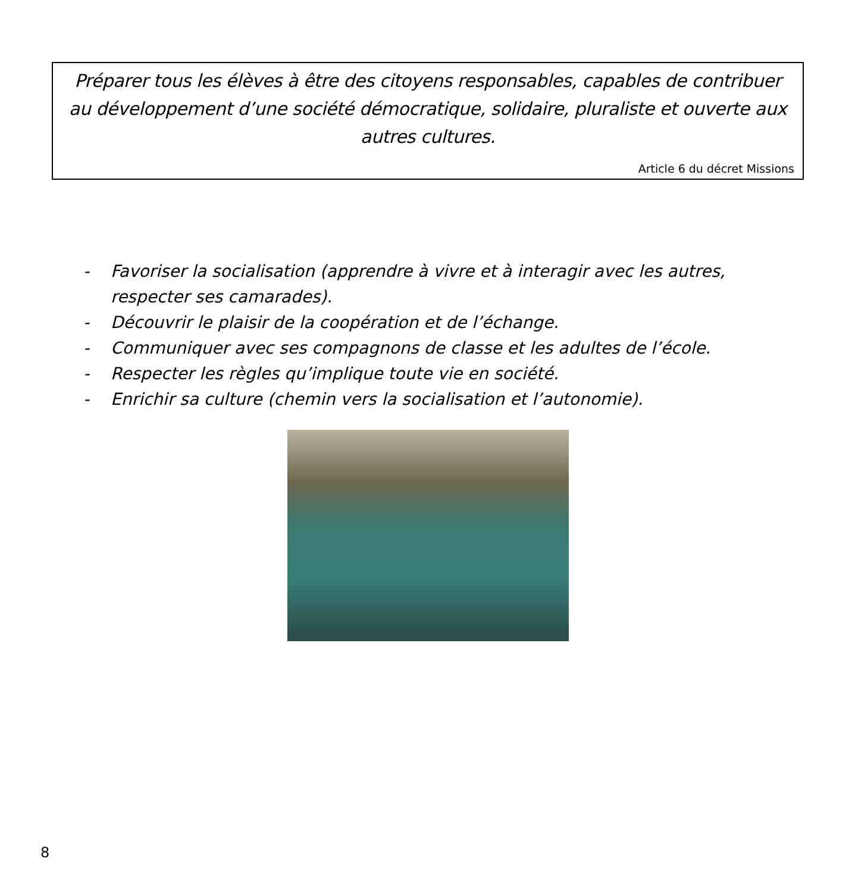Préparer tous les élèves à être des citoyens responsables, capables de contribuer au développement d’une société démocratique, solidaire, pluraliste et ouverte aux autres cultures.
Article 6 du décret Missions
- Favoriser la socialisation (apprendre à vivre et à interagir avec les autres, respecter ses camarades).
- Découvrir le plaisir de la coopération et de l’échange.
- Communiquer avec ses compagnons de classe et les adultes de l’école.
- Respecter les règles qu’implique toute vie en société.
- Enrichir sa culture (chemin vers la socialisation et l’autonomie).
8